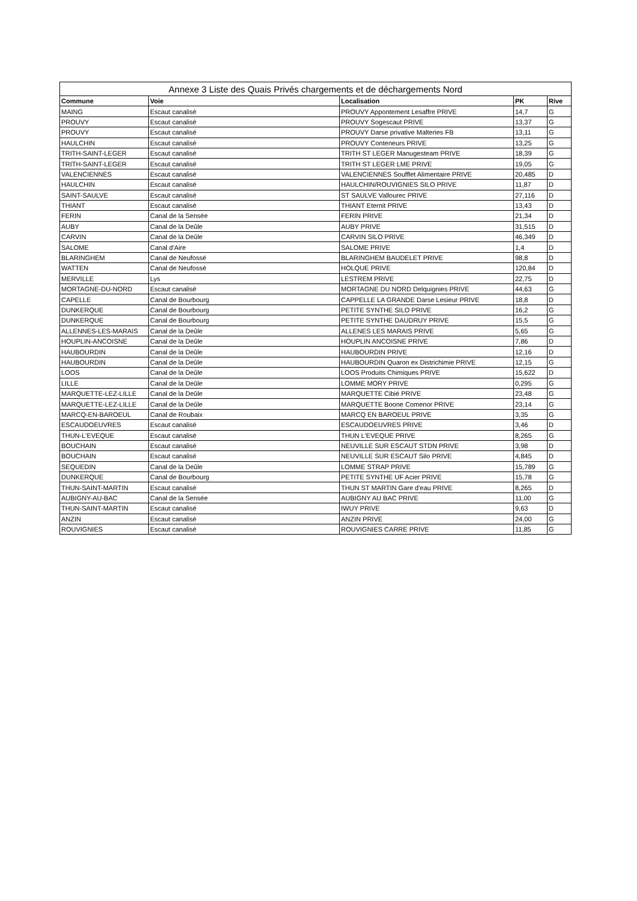| Annexe 3 Liste des Quais Privés chargements et de déchargements Nord | | | | |
| --- | --- | --- | --- | --- |
| Commune | Voie | Localisation | PK | Rive |
| MAING | Escaut canalisé | PROUVY Appontement Lesaffre PRIVE | 14,7 | G |
| PROUVY | Escaut canalisé | PROUVY Sogescaut PRIVE | 13,37 | G |
| PROUVY | Escaut canalisé | PROUVY Darse privative Malteries FB | 13,11 | G |
| HAULCHIN | Escaut canalisé | PROUVY Conteneurs PRIVE | 13,25 | G |
| TRITH-SAINT-LEGER | Escaut canalisé | TRITH ST LEGER Manugesteam PRIVE | 18,39 | G |
| TRITH-SAINT-LEGER | Escaut canalisé | TRITH ST LEGER LME PRIVE | 19,05 | G |
| VALENCIENNES | Escaut canalisé | VALENCIENNES Soufflet Alimentaire PRIVE | 20,485 | D |
| HAULCHIN | Escaut canalisé | HAULCHIN/ROUVIGNIES SILO PRIVE | 11,87 | D |
| SAINT-SAULVE | Escaut canalisé | ST SAULVE Vallourec PRIVE | 27,116 | D |
| THIANT | Escaut canalisé | THIANT Eternit PRIVE | 13,43 | D |
| FERIN | Canal de la Sensée | FERIN PRIVE | 21,34 | D |
| AUBY | Canal de la Deûle | AUBY PRIVE | 31,515 | D |
| CARVIN | Canal de la Deûle | CARVIN SILO PRIVE | 46,349 | D |
| SALOME | Canal d'Aire | SALOME PRIVE | 1,4 | D |
| BLARINGHEM | Canal de Neufossé | BLARINGHEM BAUDELET PRIVE | 98,8 | D |
| WATTEN | Canal de Neufossé | HOLQUE PRIVE | 120,84 | D |
| MERVILLE | Lys | LESTREM PRIVE | 22,75 | D |
| MORTAGNE-DU-NORD | Escaut canalisé | MORTAGNE DU NORD Delquignies PRIVE | 44,63 | G |
| CAPELLE | Canal de Bourbourg | CAPPELLE LA GRANDE Darse Lesieur PRIVE | 18,8 | D |
| DUNKERQUE | Canal de Bourbourg | PETITE SYNTHE SILO PRIVE | 16,2 | G |
| DUNKERQUE | Canal de Bourbourg | PETITE SYNTHE DAUDRUY PRIVE | 15,5 | G |
| ALLENNES-LES-MARAIS | Canal de la Deûle | ALLENES LES MARAIS PRIVE | 5,65 | G |
| HOUPLIN-ANCOISNE | Canal de la Deûle | HOUPLIN ANCOISNE PRIVE | 7,86 | D |
| HAUBOURDIN | Canal de la Deûle | HAUBOURDIN PRIVE | 12,16 | D |
| HAUBOURDIN | Canal de la Deûle | HAUBOURDIN Quaron ex Districhimie PRIVE | 12,15 | G |
| LOOS | Canal de la Deûle | LOOS Produits Chimiques PRIVE | 15,622 | D |
| LILLE | Canal de la Deûle | LOMME MORY PRIVE | 0,295 | G |
| MARQUETTE-LEZ-LILLE | Canal de la Deûle | MARQUETTE Cibié PRIVE | 23,48 | G |
| MARQUETTE-LEZ-LILLE | Canal de la Deûle | MARQUETTE Boone Comenor PRIVE | 23,14 | G |
| MARCQ-EN-BAROEUL | Canal de Roubaix | MARCQ EN BAROEUL PRIVE | 3,35 | G |
| ESCAUDOEUVRES | Escaut canalisé | ESCAUDOEUVRES PRIVE | 3,46 | D |
| THUN-L'EVEQUE | Escaut canalisé | THUN L'EVEQUE PRIVE | 8,265 | G |
| BOUCHAIN | Escaut canalisé | NEUVILLE SUR ESCAUT STDN PRIVE | 3,98 | D |
| BOUCHAIN | Escaut canalisé | NEUVILLE SUR ESCAUT Silo PRIVE | 4,845 | D |
| SEQUEDIN | Canal de la Deûle | LOMME STRAP PRIVE | 15,789 | G |
| DUNKERQUE | Canal de Bourbourg | PETITE SYNTHE UF Acier PRIVE | 15,78 | G |
| THUN-SAINT-MARTIN | Escaut canalisé | THUN ST MARTIN Gare d'eau PRIVE | 8,265 | D |
| AUBIGNY-AU-BAC | Canal de la Sensée | AUBIGNY AU BAC PRIVE | 11,00 | G |
| THUN-SAINT-MARTIN | Escaut canalisé | IWUY PRIVE | 9,63 | D |
| ANZIN | Escaut canalisé | ANZIN PRIVE | 24,00 | G |
| ROUVIGNIES | Escaut canalisé | ROUVIGNIES CARRE PRIVE | 11,85 | G |